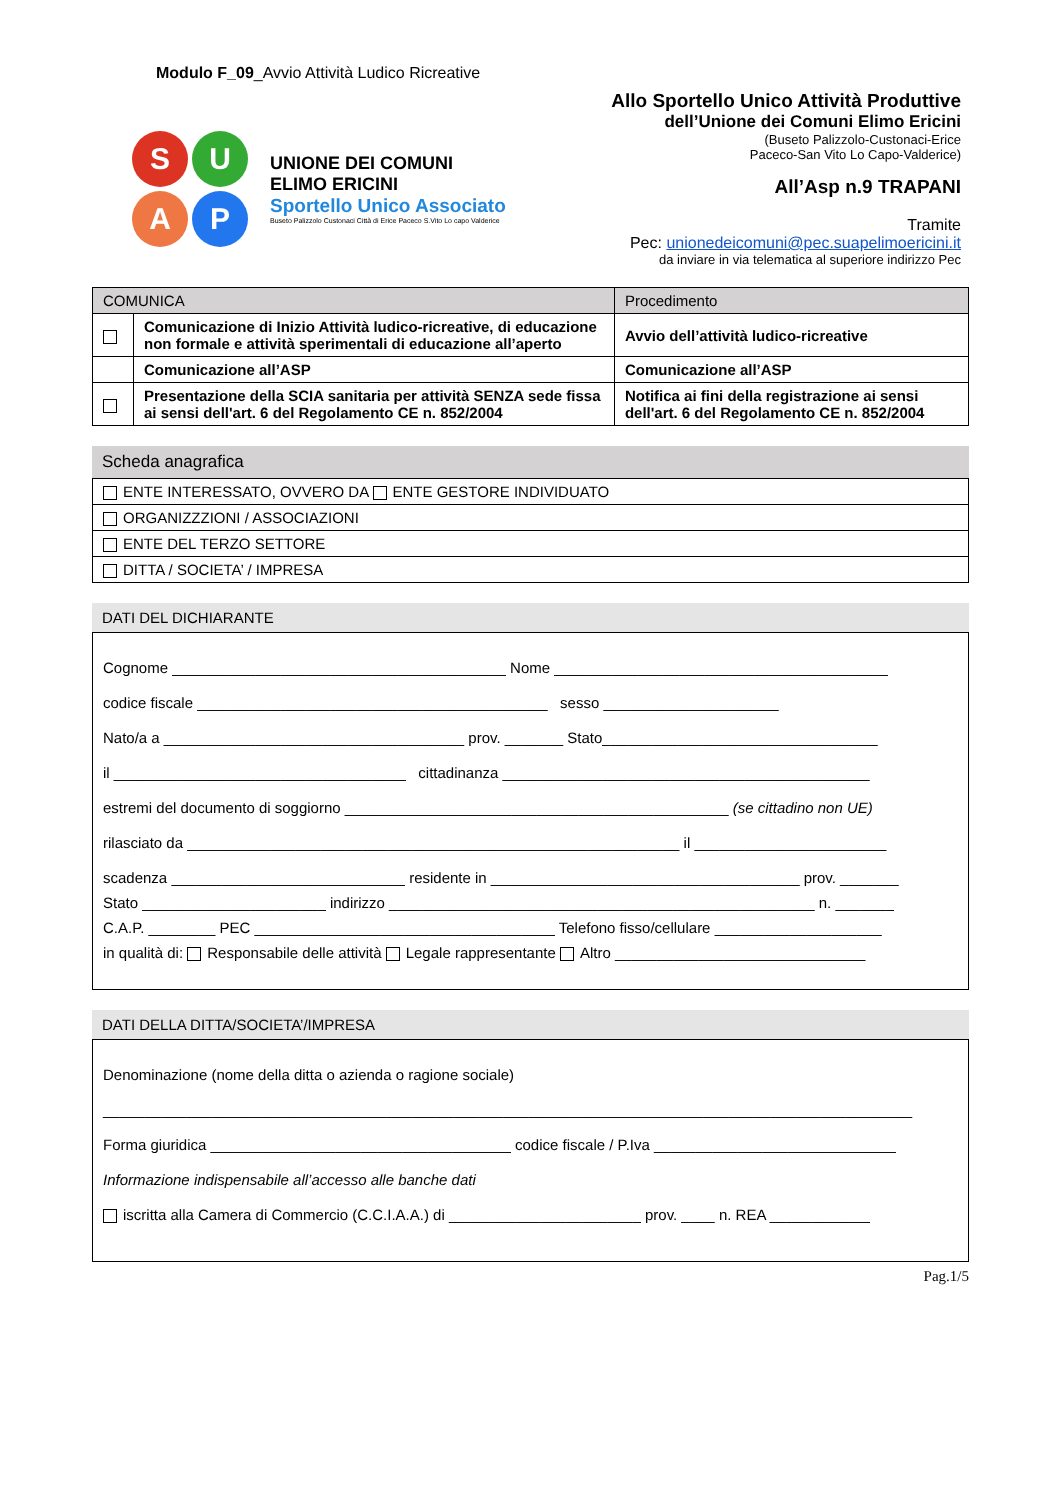Modulo F_09_Avvio Attività Ludico Ricreative
SUAP
UNIONE DEI COMUNI
ELIMO ERICINI
Sportello Unico Associato
Buseto Palizzolo Custonaci Città di Erice Paceco S.Vito Lo capo Valderice
Allo Sportello Unico Attività Produttive
dell’Unione dei Comuni Elimo Ericini
(Buseto Palizzolo-Custonaci-Erice
Paceco-San Vito Lo Capo-Valderice)
All’Asp n.9 TRAPANI
Tramite
Pec: unionedeicomuni@pec.suapelimoericini.it
da inviare in via telematica al superiore indirizzo Pec
| COMUNICA | | Procedimento |
| --- | --- | --- |
| | Comunicazione di Inizio Attività ludico-ricreative, di educazione non formale e attività sperimentali di educazione all’aperto | Avvio dell’attività ludico-ricreative |
| | Comunicazione all’ASP | Comunicazione all’ASP |
| | Presentazione della SCIA sanitaria per attività SENZA sede fissa ai sensi dell'art. 6 del Regolamento CE n. 852/2004 | Notifica ai fini della registrazione ai sensi dell'art. 6 del Regolamento CE n. 852/2004 |
Scheda anagrafica
| ENTE INTERESSATO, OVVERO DA ENTE GESTORE INDIVIDUATO |
| ORGANIZZZIONI / ASSOCIAZIONI |
| ENTE DEL TERZO SETTORE |
| DITTA / SOCIETA’ / IMPRESA |
DATI DEL DICHIARANTE
Cognome ________________________________________ Nome ________________________________________
codice fiscale __________________________________________ sesso _____________________
Nato/a a ____________________________________ prov. _______ Stato_________________________________
il ___________________________________ cittadinanza ____________________________________________
estremi del documento di soggiorno ______________________________________________ (se cittadino non UE)
rilasciato da ___________________________________________________________ il _______________________
scadenza ____________________________ residente in _____________________________________ prov. _______
Stato ______________________ indirizzo ___________________________________________________ n. _______
C.A.P. ________ PEC ____________________________________ Telefono fisso/cellulare ____________________
in qualità di: Responsabile delle attività Legale rappresentante Altro ______________________________
DATI DELLA DITTA/SOCIETA’/IMPRESA
Denominazione (nome della ditta o azienda o ragione sociale)
_________________________________________________________________________________________________
Forma giuridica ____________________________________ codice fiscale / P.Iva _____________________________
Informazione indispensabile all’accesso alle banche dati
iscritta alla Camera di Commercio (C.C.I.A.A.) di _______________________ prov. ____ n. REA ____________
Pag.1/5